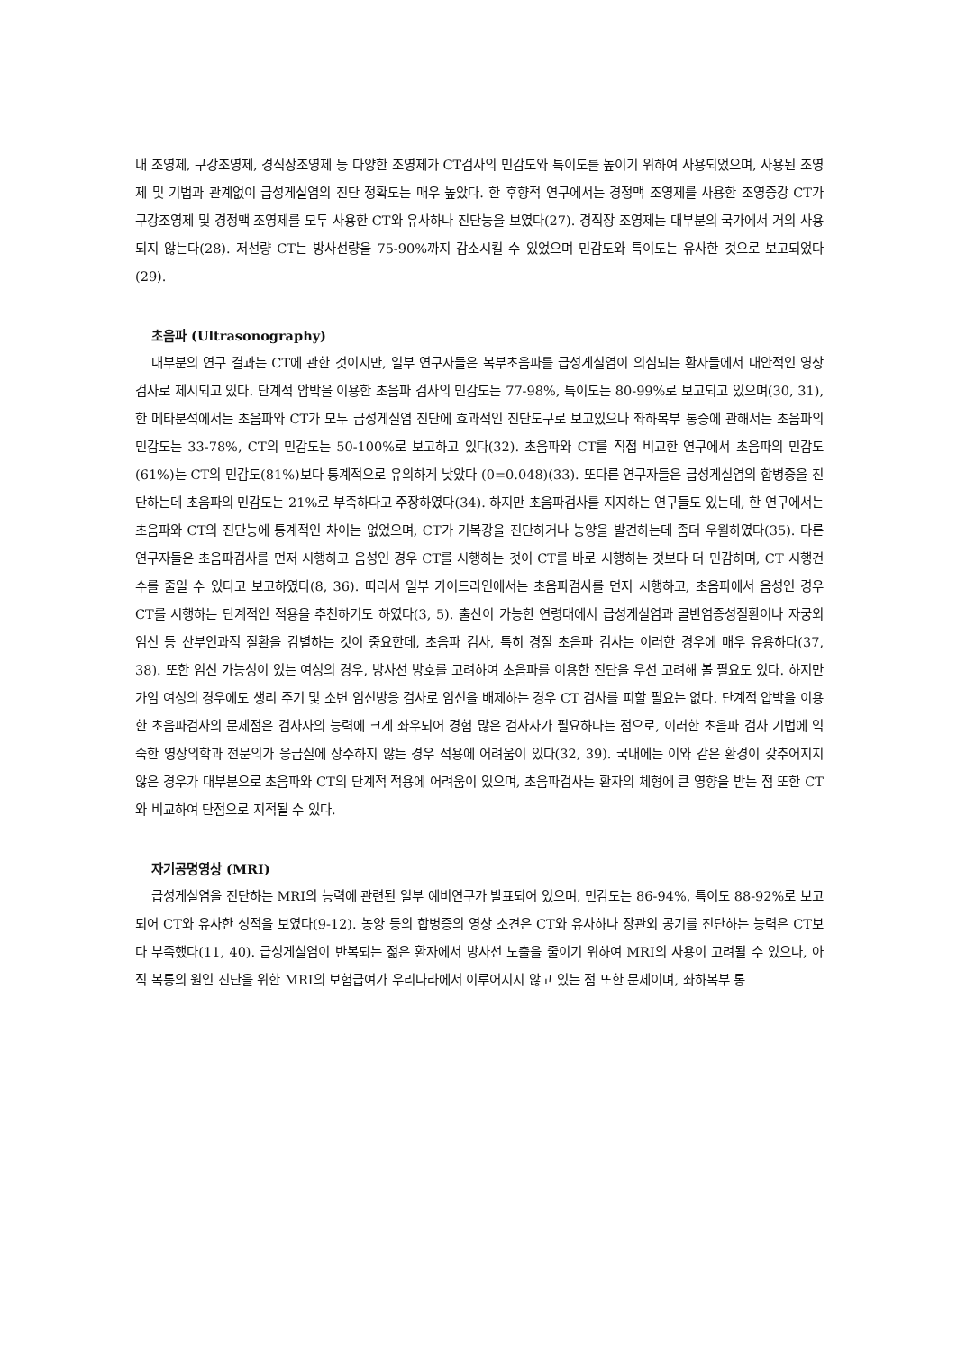내 조영제, 구강조영제, 경직장조영제 등 다양한 조영제가 CT검사의 민감도와 특이도를 높이기 위하여 사용되었으며, 사용된 조영제 및 기법과 관계없이 급성게실염의 진단 정확도는 매우 높았다. 한 후향적 연구에서는 경정맥 조영제를 사용한 조영증강 CT가 구강조영제 및 경정맥 조영제를 모두 사용한 CT와 유사하나 진단능을 보였다(27). 경직장 조영제는 대부분의 국가에서 거의 사용되지 않는다(28). 저선량 CT는 방사선량을 75-90%까지 감소시킬 수 있었으며 민감도와 특이도는 유사한 것으로 보고되었다(29).
초음파 (Ultrasonography)
대부분의 연구 결과는 CT에 관한 것이지만, 일부 연구자들은 복부초음파를 급성게실염이 의심되는 환자들에서 대안적인 영상검사로 제시되고 있다. 단계적 압박을 이용한 초음파 검사의 민감도는 77-98%, 특이도는 80-99%로 보고되고 있으며(30, 31), 한 메타분석에서는 초음파와 CT가 모두 급성게실염 진단에 효과적인 진단도구로 보고있으나 좌하복부 통증에 관해서는 초음파의 민감도는 33-78%, CT의 민감도는 50-100%로 보고하고 있다(32). 초음파와 CT를 직접 비교한 연구에서 초음파의 민감도(61%)는 CT의 민감도(81%)보다 통계적으로 유의하게 낮았다 (0=0.048)(33). 또다른 연구자들은 급성게실염의 합병증을 진단하는데 초음파의 민감도는 21%로 부족하다고 주장하였다(34). 하지만 초음파검사를 지지하는 연구들도 있는데, 한 연구에서는 초음파와 CT의 진단능에 통계적인 차이는 없었으며, CT가 기복강을 진단하거나 농양을 발견하는데 좀더 우월하였다(35). 다른 연구자들은 초음파검사를 먼저 시행하고 음성인 경우 CT를 시행하는 것이 CT를 바로 시행하는 것보다 더 민감하며, CT 시행건수를 줄일 수 있다고 보고하였다(8, 36). 따라서 일부 가이드라인에서는 초음파검사를 먼저 시행하고, 초음파에서 음성인 경우 CT를 시행하는 단계적인 적용을 추천하기도 하였다(3, 5). 출산이 가능한 연령대에서 급성게실염과 골반염증성질환이나 자궁외 임신 등 산부인과적 질환을 감별하는 것이 중요한데, 초음파 검사, 특히 경질 초음파 검사는 이러한 경우에 매우 유용하다(37, 38). 또한 임신 가능성이 있는 여성의 경우, 방사선 방호를 고려하여 초음파를 이용한 진단을 우선 고려해 볼 필요도 있다. 하지만 가임 여성의 경우에도 생리 주기 및 소변 임신방응 검사로 임신을 배제하는 경우 CT 검사를 피할 필요는 없다. 단계적 압박을 이용한 초음파검사의 문제점은 검사자의 능력에 크게 좌우되어 경험 많은 검사자가 필요하다는 점으로, 이러한 초음파 검사 기법에 익숙한 영상의학과 전문의가 응급실에 상주하지 않는 경우 적용에 어려움이 있다(32, 39). 국내에는 이와 같은 환경이 갖추어지지 않은 경우가 대부분으로 초음파와 CT의 단계적 적용에 어려움이 있으며, 초음파검사는 환자의 체형에 큰 영향을 받는 점 또한 CT와 비교하여 단점으로 지적될 수 있다.
자기공명영상 (MRI)
급성게실염을 진단하는 MRI의 능력에 관련된 일부 예비연구가 발표되어 있으며, 민감도는 86-94%, 특이도 88-92%로 보고되어 CT와 유사한 성적을 보였다(9-12). 농양 등의 합병증의 영상 소견은 CT와 유사하나 장관외 공기를 진단하는 능력은 CT보다 부족했다(11, 40). 급성게실염이 반복되는 젊은 환자에서 방사선 노출을 줄이기 위하여 MRI의 사용이 고려될 수 있으나, 아직 복통의 원인 진단을 위한 MRI의 보험급여가 우리나라에서 이루어지지 않고 있는 점 또한 문제이며, 좌하복부 통